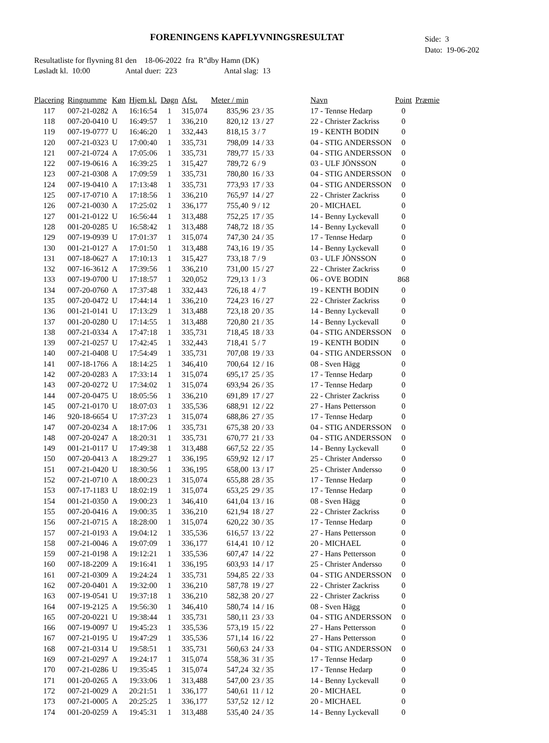FORENINGENS KAPFLYVNINGSRESULTAT
Side: 3
Dato: 19-06-202
Resultatliste for flyvning 81 den 18-06-2022 fra R”dby Hamn (DK)
Løsladt kl. 10:00 Antal duer: 223 Antal slag: 13
| Placering | Ringnumme | Køn | Hjem kl. | Døgn | Afst. | Meter / min | | | Navn | Point | Præmie |
| --- | --- | --- | --- | --- | --- | --- | --- | --- | --- | --- | --- |
| 117 | 007-21-0282 | A | 16:16:54 | 1 | 315,074 | 835,96 | 23 / 35 | | 17 - Tennse Hedarp | 0 | |
| 118 | 007-20-0410 | U | 16:49:57 | 1 | 336,210 | 820,12 | 13 / 27 | | 22 - Christer Zackriss | 0 | |
| 119 | 007-19-0777 | U | 16:46:20 | 1 | 332,443 | 818,15 | 3 / 7 | | 19 - KENTH BODIN | 0 | |
| 120 | 007-21-0323 | U | 17:00:40 | 1 | 335,731 | 798,09 | 14 / 33 | | 04 - STIG ANDERSSON | 0 | |
| 121 | 007-21-0724 | A | 17:05:06 | 1 | 335,731 | 789,77 | 15 / 33 | | 04 - STIG ANDERSSON | 0 | |
| 122 | 007-19-0616 | A | 16:39:25 | 1 | 315,427 | 789,72 | 6 / 9 | | 03 - ULF JÖNSSON | 0 | |
| 123 | 007-21-0308 | A | 17:09:59 | 1 | 335,731 | 780,80 | 16 / 33 | | 04 - STIG ANDERSSON | 0 | |
| 124 | 007-19-0410 | A | 17:13:48 | 1 | 335,731 | 773,93 | 17 / 33 | | 04 - STIG ANDERSSON | 0 | |
| 125 | 007-17-0710 | A | 17:18:56 | 1 | 336,210 | 765,97 | 14 / 27 | | 22 - Christer Zackriss | 0 | |
| 126 | 007-21-0030 | A | 17:25:02 | 1 | 336,177 | 755,40 | 9 / 12 | | 20 - MICHAEL | 0 | |
| 127 | 001-21-0122 | U | 16:56:44 | 1 | 313,488 | 752,25 | 17 / 35 | | 14 - Benny Lyckevall | 0 | |
| 128 | 001-20-0285 | U | 16:58:42 | 1 | 313,488 | 748,72 | 18 / 35 | | 14 - Benny Lyckevall | 0 | |
| 129 | 007-19-0939 | U | 17:01:37 | 1 | 315,074 | 747,30 | 24 / 35 | | 17 - Tennse Hedarp | 0 | |
| 130 | 001-21-0127 | A | 17:01:50 | 1 | 313,488 | 743,16 | 19 / 35 | | 14 - Benny Lyckevall | 0 | |
| 131 | 007-18-0627 | A | 17:10:13 | 1 | 315,427 | 733,18 | 7 / 9 | | 03 - ULF JÖNSSON | 0 | |
| 132 | 007-16-3612 | A | 17:39:56 | 1 | 336,210 | 731,00 | 15 / 27 | | 22 - Christer Zackriss | 0 | |
| 133 | 007-19-0700 | U | 17:18:57 | 1 | 320,052 | 729,13 | 1 / 3 | | 06 - OVE BODIN | 868 | |
| 134 | 007-20-0760 | A | 17:37:48 | 1 | 332,443 | 726,18 | 4 / 7 | | 19 - KENTH BODIN | 0 | |
| 135 | 007-20-0472 | U | 17:44:14 | 1 | 336,210 | 724,23 | 16 / 27 | | 22 - Christer Zackriss | 0 | |
| 136 | 001-21-0141 | U | 17:13:29 | 1 | 313,488 | 723,18 | 20 / 35 | | 14 - Benny Lyckevall | 0 | |
| 137 | 001-20-0280 | U | 17:14:55 | 1 | 313,488 | 720,80 | 21 / 35 | | 14 - Benny Lyckevall | 0 | |
| 138 | 007-21-0334 | A | 17:47:18 | 1 | 335,731 | 718,45 | 18 / 33 | | 04 - STIG ANDERSSON | 0 | |
| 139 | 007-21-0257 | U | 17:42:45 | 1 | 332,443 | 718,41 | 5 / 7 | | 19 - KENTH BODIN | 0 | |
| 140 | 007-21-0408 | U | 17:54:49 | 1 | 335,731 | 707,08 | 19 / 33 | | 04 - STIG ANDERSSON | 0 | |
| 141 | 007-18-1766 | A | 18:14:25 | 1 | 346,410 | 700,64 | 12 / 16 | | 08 - Sven Hägg | 0 | |
| 142 | 007-20-0283 | A | 17:33:14 | 1 | 315,074 | 695,17 | 25 / 35 | | 17 - Tennse Hedarp | 0 | |
| 143 | 007-20-0272 | U | 17:34:02 | 1 | 315,074 | 693,94 | 26 / 35 | | 17 - Tennse Hedarp | 0 | |
| 144 | 007-20-0475 | U | 18:05:56 | 1 | 336,210 | 691,89 | 17 / 27 | | 22 - Christer Zackriss | 0 | |
| 145 | 007-21-0170 | U | 18:07:03 | 1 | 335,536 | 688,91 | 12 / 22 | | 27 - Hans Pettersson | 0 | |
| 146 | 920-18-6654 | U | 17:37:23 | 1 | 315,074 | 688,86 | 27 / 35 | | 17 - Tennse Hedarp | 0 | |
| 147 | 007-20-0234 | A | 18:17:06 | 1 | 335,731 | 675,38 | 20 / 33 | | 04 - STIG ANDERSSON | 0 | |
| 148 | 007-20-0247 | A | 18:20:31 | 1 | 335,731 | 670,77 | 21 / 33 | | 04 - STIG ANDERSSON | 0 | |
| 149 | 001-21-0117 | U | 17:49:38 | 1 | 313,488 | 667,52 | 22 / 35 | | 14 - Benny Lyckevall | 0 | |
| 150 | 007-20-0413 | A | 18:29:27 | 1 | 336,195 | 659,92 | 12 / 17 | | 25 - Christer Andersso | 0 | |
| 151 | 007-21-0420 | U | 18:30:56 | 1 | 336,195 | 658,00 | 13 / 17 | | 25 - Christer Andersso | 0 | |
| 152 | 007-21-0710 | A | 18:00:23 | 1 | 315,074 | 655,88 | 28 / 35 | | 17 - Tennse Hedarp | 0 | |
| 153 | 007-17-1183 | U | 18:02:19 | 1 | 315,074 | 653,25 | 29 / 35 | | 17 - Tennse Hedarp | 0 | |
| 154 | 001-21-0350 | A | 19:00:23 | 1 | 346,410 | 641,04 | 13 / 16 | | 08 - Sven Hägg | 0 | |
| 155 | 007-20-0416 | A | 19:00:35 | 1 | 336,210 | 621,94 | 18 / 27 | | 22 - Christer Zackriss | 0 | |
| 156 | 007-21-0715 | A | 18:28:00 | 1 | 315,074 | 620,22 | 30 / 35 | | 17 - Tennse Hedarp | 0 | |
| 157 | 007-21-0193 | A | 19:04:12 | 1 | 335,536 | 616,57 | 13 / 22 | | 27 - Hans Pettersson | 0 | |
| 158 | 007-21-0046 | A | 19:07:09 | 1 | 336,177 | 614,41 | 10 / 12 | | 20 - MICHAEL | 0 | |
| 159 | 007-21-0198 | A | 19:12:21 | 1 | 335,536 | 607,47 | 14 / 22 | | 27 - Hans Pettersson | 0 | |
| 160 | 007-18-2209 | A | 19:16:41 | 1 | 336,195 | 603,93 | 14 / 17 | | 25 - Christer Andersso | 0 | |
| 161 | 007-21-0309 | A | 19:24:24 | 1 | 335,731 | 594,85 | 22 / 33 | | 04 - STIG ANDERSSON | 0 | |
| 162 | 007-20-0401 | A | 19:32:00 | 1 | 336,210 | 587,78 | 19 / 27 | | 22 - Christer Zackriss | 0 | |
| 163 | 007-19-0541 | U | 19:37:18 | 1 | 336,210 | 582,38 | 20 / 27 | | 22 - Christer Zackriss | 0 | |
| 164 | 007-19-2125 | A | 19:56:30 | 1 | 346,410 | 580,74 | 14 / 16 | | 08 - Sven Hägg | 0 | |
| 165 | 007-20-0221 | U | 19:38:44 | 1 | 335,731 | 580,11 | 23 / 33 | | 04 - STIG ANDERSSON | 0 | |
| 166 | 007-19-0097 | U | 19:45:23 | 1 | 335,536 | 573,19 | 15 / 22 | | 27 - Hans Pettersson | 0 | |
| 167 | 007-21-0195 | U | 19:47:29 | 1 | 335,536 | 571,14 | 16 / 22 | | 27 - Hans Pettersson | 0 | |
| 168 | 007-21-0314 | U | 19:58:51 | 1 | 335,731 | 560,63 | 24 / 33 | | 04 - STIG ANDERSSON | 0 | |
| 169 | 007-21-0297 | A | 19:24:17 | 1 | 315,074 | 558,36 | 31 / 35 | | 17 - Tennse Hedarp | 0 | |
| 170 | 007-21-0286 | U | 19:35:45 | 1 | 315,074 | 547,24 | 32 / 35 | | 17 - Tennse Hedarp | 0 | |
| 171 | 001-20-0265 | A | 19:33:06 | 1 | 313,488 | 547,00 | 23 / 35 | | 14 - Benny Lyckevall | 0 | |
| 172 | 007-21-0029 | A | 20:21:51 | 1 | 336,177 | 540,61 | 11 / 12 | | 20 - MICHAEL | 0 | |
| 173 | 007-21-0005 | A | 20:25:25 | 1 | 336,177 | 537,52 | 12 / 12 | | 20 - MICHAEL | 0 | |
| 174 | 001-20-0259 | A | 19:45:31 | 1 | 313,488 | 535,40 | 24 / 35 | | 14 - Benny Lyckevall | 0 | |